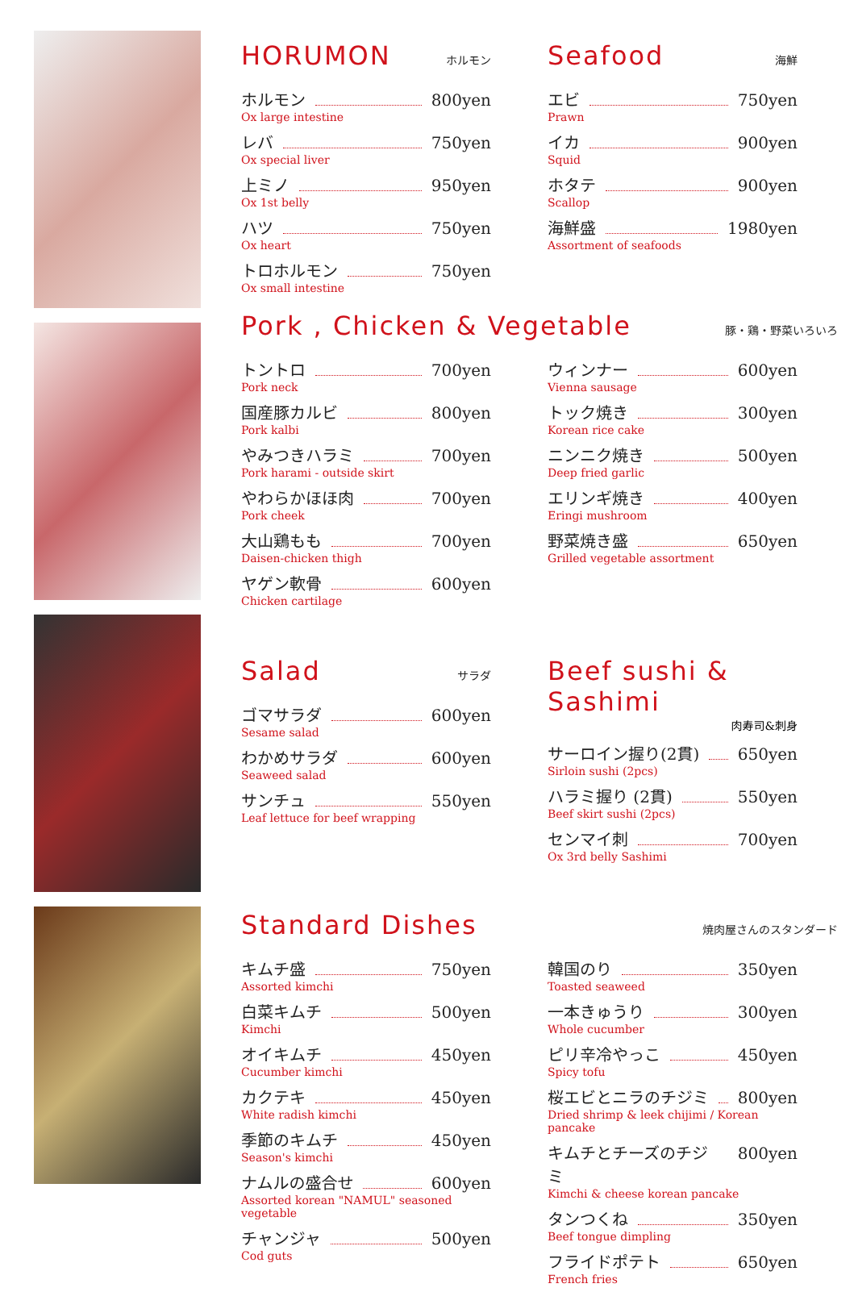HORUMON ホルモン
ホルモン 800yen
Ox large intestine
レバ 750yen
Ox special liver
上ミノ 950yen
Ox 1st belly
ハツ 750yen
Ox heart
トロホルモン 750yen
Ox small intestine
Seafood 海鮮
エビ 750yen
Prawn
イカ 900yen
Squid
ホタテ 900yen
Scallop
海鮮盛 1980yen
Assortment of seafoods
Pork , Chicken & Vegetable 豚・鶏・野菜いろいろ
トントロ 700yen
Pork neck
国産豚カルビ 800yen
Pork kalbi
やみつきハラミ 700yen
Pork harami - outside skirt
やわらかほほ肉 700yen
Pork cheek
大山鶏もも 700yen
Daisen-chicken thigh
ヤゲン軟骨 600yen
Chicken cartilage
ウィンナー 600yen
Vienna sausage
トック焼き 300yen
Korean rice cake
ニンニク焼き 500yen
Deep fried garlic
エリンギ焼き 400yen
Eringi mushroom
野菜焼き盛 650yen
Grilled vegetable assortment
Salad サラダ
ゴマサラダ 600yen
Sesame salad
わかめサラダ 600yen
Seaweed salad
サンチュ 550yen
Leaf lettuce for beef wrapping
Beef sushi & Sashimi
肉寿司&刺身
サーロイン握り(2貫) 650yen
Sirloin sushi (2pcs)
ハラミ握り (2貫) 550yen
Beef skirt sushi (2pcs)
センマイ刺 700yen
Ox 3rd belly Sashimi
Standard Dishes 焼肉屋さんのスタンダード
キムチ盛 750yen
Assorted kimchi
白菜キムチ 500yen
Kimchi
オイキムチ 450yen
Cucumber kimchi
カクテキ 450yen
White radish kimchi
季節のキムチ 450yen
Season's kimchi
ナムルの盛合せ 600yen
Assorted korean "NAMUL" seasoned vegetable
チャンジャ 500yen
Cod guts
韓国のり 350yen
Toasted seaweed
一本きゅうり 300yen
Whole cucumber
ピリ辛冷やっこ 450yen
Spicy tofu
桜エビとニラのチジミ 800yen
Dried shrimp & leek chijimi / Korean pancake
キムチとチーズのチジミ 800yen
Kimchi & cheese korean pancake
タンつくね 350yen
Beef tongue dimpling
フライドポテト 650yen
French fries